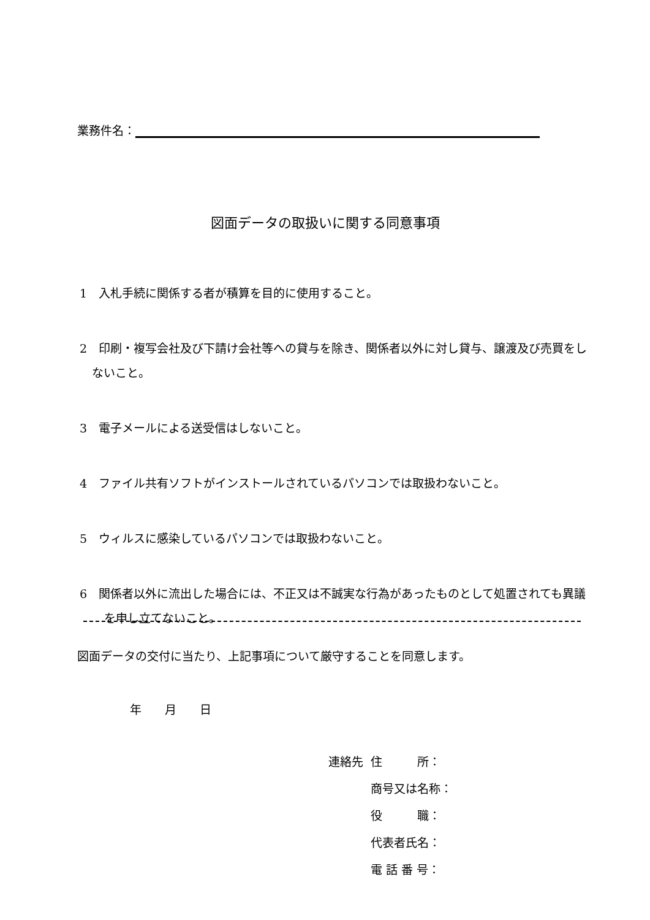業務件名：
図面データの取扱いに関する同意事項
1　入札手続に関係する者が積算を目的に使用すること。
2　印刷・複写会社及び下請け会社等への貸与を除き、関係者以外に対し貸与、譲渡及び売買をしないこと。
3　電子メールによる送受信はしないこと。
4　ファイル共有ソフトがインストールされているパソコンでは取扱わないこと。
5　ウィルスに感染しているパソコンでは取扱わないこと。
6　関係者以外に流出した場合には、不正又は不誠実な行為があったものとして処置されても異議を申し立てないこと。
図面データの交付に当たり、上記事項について厳守することを同意します。
年　　月　　日
| 連絡先 | 住 所： |
| | 商号又は名称： |
| | 役 職： |
| | 代表者氏名： |
| | 電 話 番 号： |